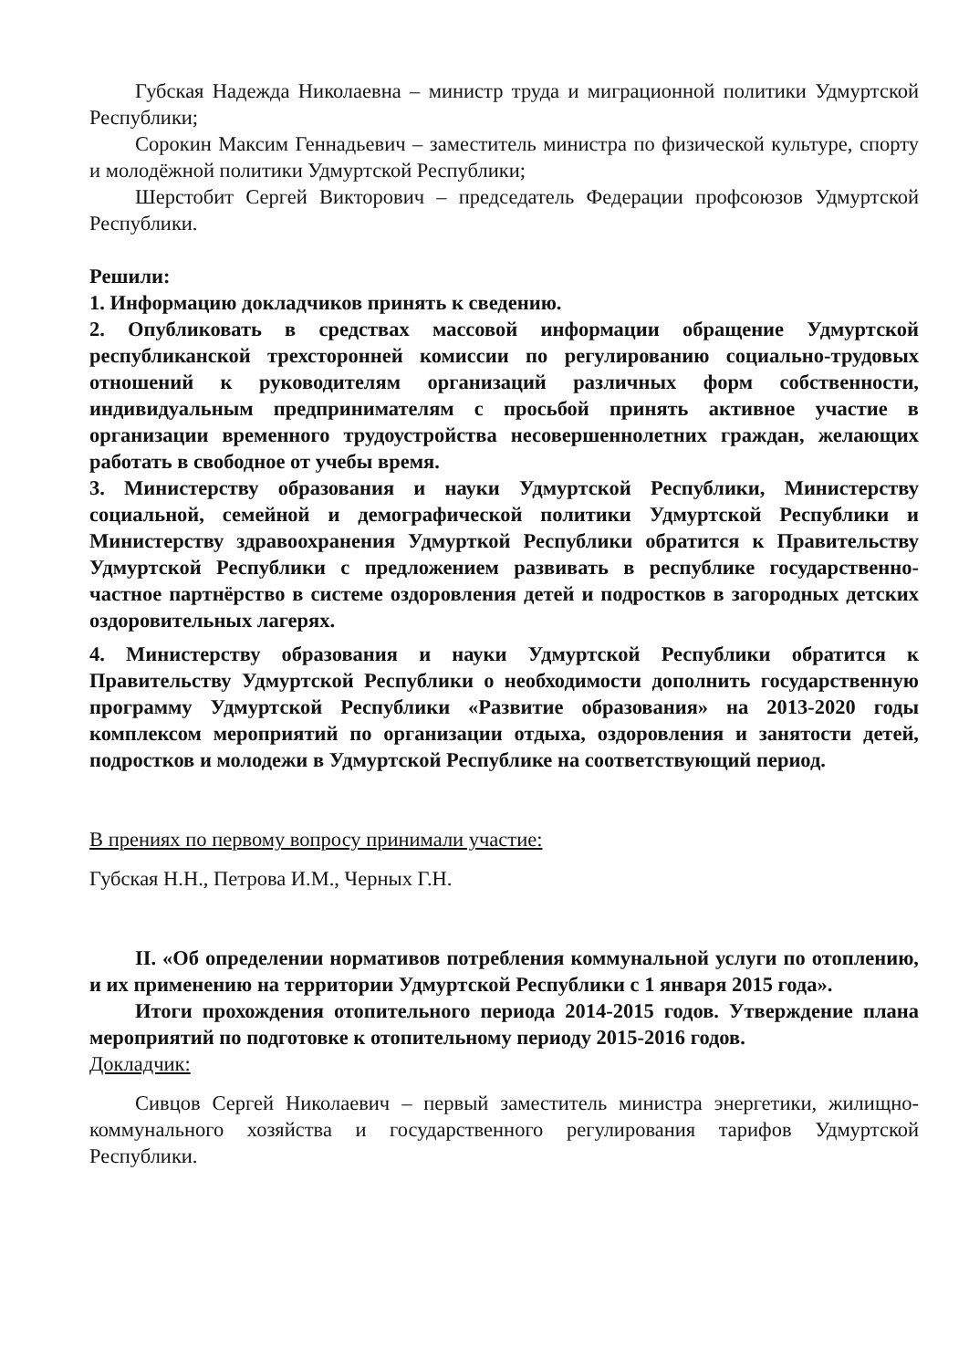Губская Надежда Николаевна – министр труда и миграционной политики Удмуртской Республики;
Сорокин Максим Геннадьевич – заместитель министра по физической культуре, спорту и молодёжной политики Удмуртской Республики;
Шерстобит Сергей Викторович – председатель Федерации профсоюзов Удмуртской Республики.
Решили:
1. Информацию докладчиков принять к сведению.
2. Опубликовать в средствах массовой информации обращение Удмуртской республиканской трехсторонней комиссии по регулированию социально-трудовых отношений к руководителям организаций различных форм собственности, индивидуальным предпринимателям с просьбой принять активное участие в организации временного трудоустройства несовершеннолетних граждан, желающих работать в свободное от учебы время.
3. Министерству образования и науки Удмуртской Республики, Министерству социальной, семейной и демографической политики Удмуртской Республики и Министерству здравоохранения Удмурткой Республики обратится к Правительству Удмуртской Республики с предложением развивать в республике государственно-частное партнёрство в системе оздоровления детей и подростков в загородных детских оздоровительных лагерях.
4. Министерству образования и науки Удмуртской Республики обратится к Правительству Удмуртской Республики о необходимости дополнить государственную программу Удмуртской Республики «Развитие образования» на 2013-2020 годы комплексом мероприятий по организации отдыха, оздоровления и занятости детей, подростков и молодежи в Удмуртской Республике на соответствующий период.
В прениях по первому вопросу принимали участие:
Губская Н.Н., Петрова И.М., Черных Г.Н.
II. «Об определении нормативов потребления коммунальной услуги по отоплению, и их применению на территории Удмуртской Республики с 1 января 2015 года».
Итоги прохождения отопительного периода 2014-2015 годов. Утверждение плана мероприятий по подготовке к отопительному периоду 2015-2016 годов.
Докладчик:
Сивцов Сергей Николаевич – первый заместитель министра энергетики, жилищно-коммунального хозяйства и государственного регулирования тарифов Удмуртской Республики.